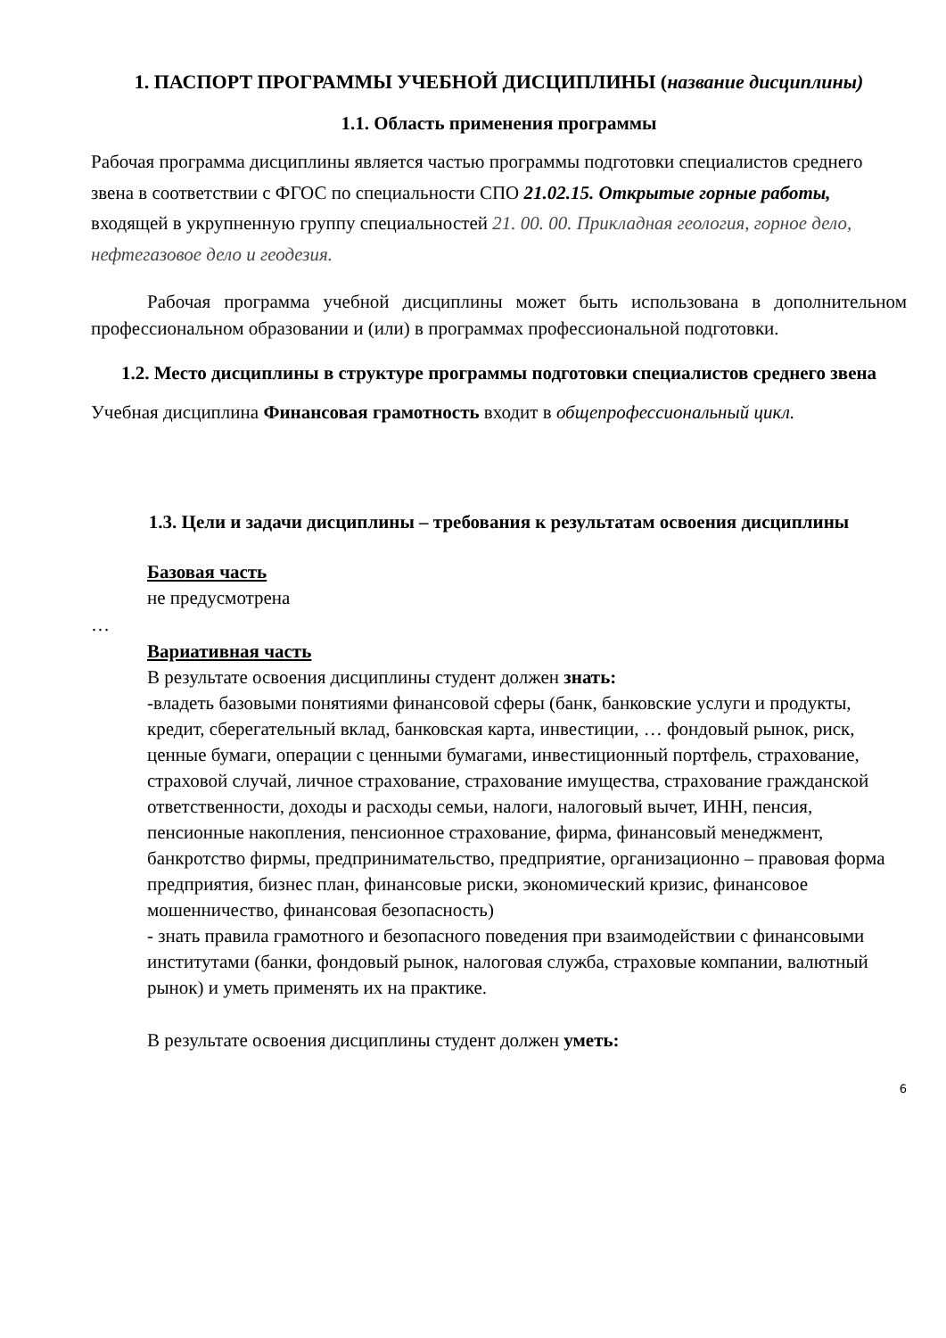1. ПАСПОРТ ПРОГРАММЫ УЧЕБНОЙ ДИСЦИПЛИНЫ (название дисциплины)
1.1. Область применения программы
Рабочая программа дисциплины является частью программы подготовки специалистов среднего звена в соответствии с ФГОС по специальности СПО 21.02.15. Открытые горные работы, входящей в укрупненную группу специальностей 21. 00. 00. Прикладная геология, горное дело, нефтегазовое дело и геодезия.
Рабочая программа учебной дисциплины может быть использована в дополнительном профессиональном образовании и (или) в программах профессиональной подготовки.
1.2. Место дисциплины в структуре программы подготовки специалистов среднего звена
Учебная дисциплина Финансовая грамотность входит в общепрофессиональный цикл.
1.3. Цели и задачи дисциплины – требования к результатам освоения дисциплины
Базовая часть
не предусмотрена
…
Вариативная часть
В результате освоения дисциплины студент должен знать:
-владеть базовыми понятиями финансовой сферы (банк, банковские услуги и продукты, кредит, сберегательный вклад, банковская карта, инвестиции, … фондовый рынок, риск, ценные бумаги, операции с ценными бумагами, инвестиционный портфель, страхование, страховой случай, личное страхование, страхование имущества, страхование гражданской ответственности, доходы и расходы семьи, налоги, налоговый вычет, ИНН, пенсия, пенсионные накопления, пенсионное страхование, фирма, финансовый менеджмент, банкротство фирмы, предпринимательство, предприятие, организационно – правовая форма предприятия, бизнес план, финансовые риски, экономический кризис, финансовое мошенничество, финансовая безопасность)
- знать правила грамотного и безопасного поведения при взаимодействии с финансовыми институтами (банки, фондовый рынок, налоговая служба, страховые компании, валютный рынок) и уметь применять их на практике.
В результате освоения дисциплины студент должен уметь:
6